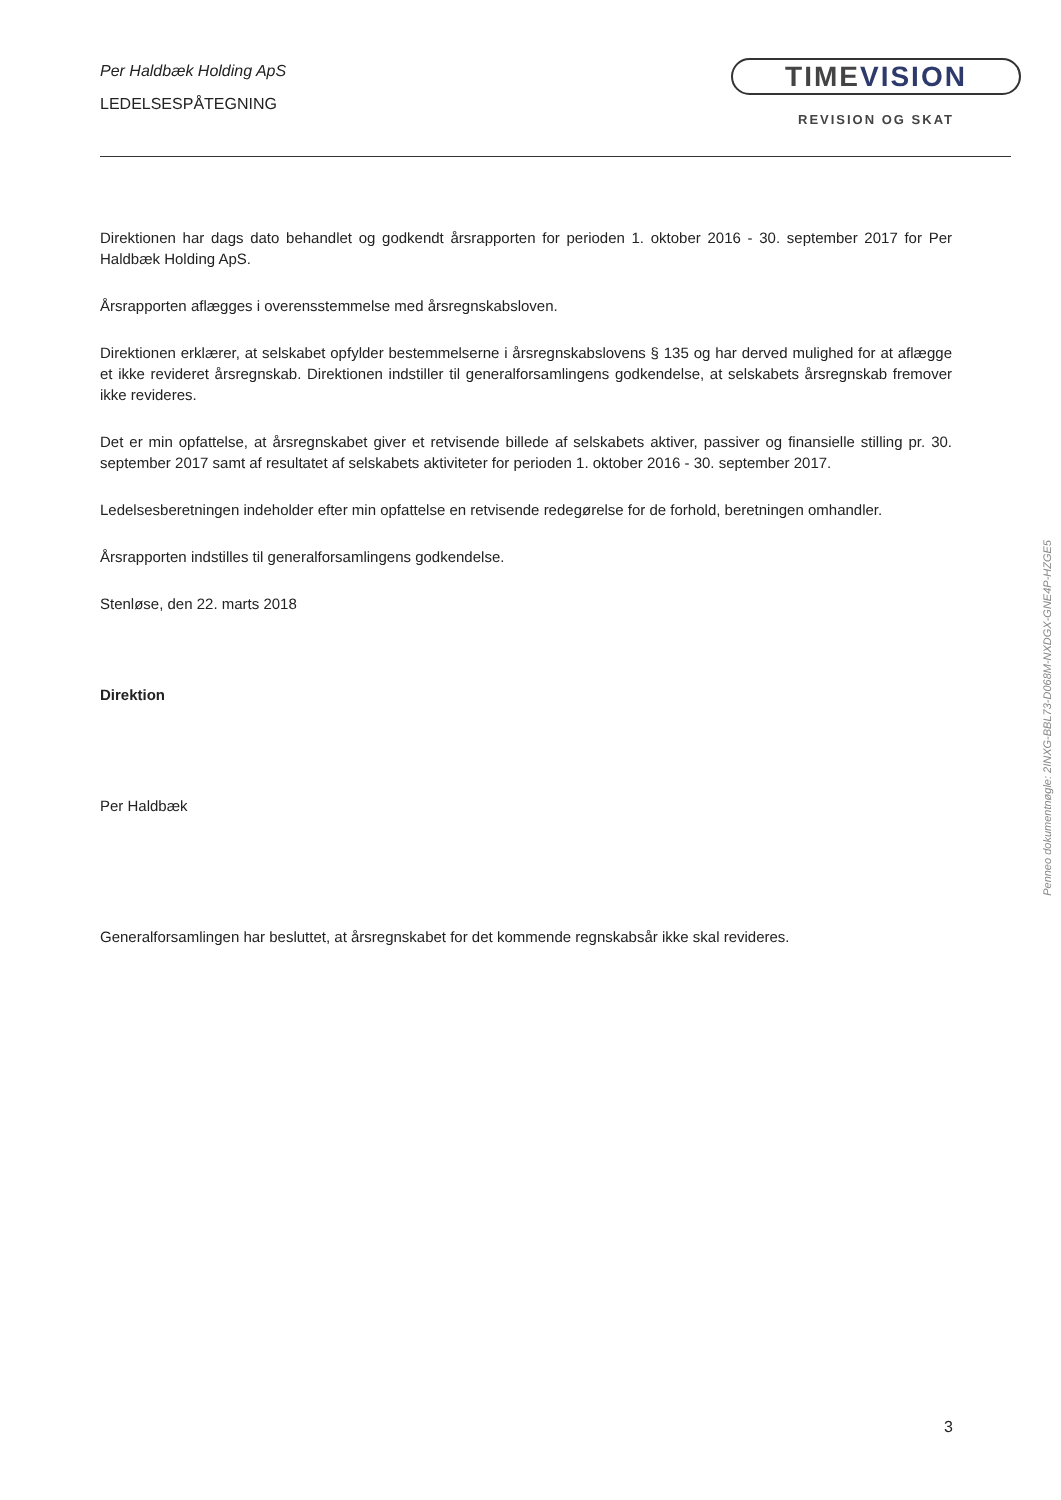Per Haldbæk Holding ApS
LEDELSESPÅTEGNING
TIMEVISION
REVISION OG SKAT
Direktionen har dags dato behandlet og godkendt årsrapporten for perioden 1. oktober 2016 - 30. september 2017 for Per Haldbæk Holding ApS.
Årsrapporten aflægges i overensstemmelse med årsregnskabsloven.
Direktionen erklærer, at selskabet opfylder bestemmelserne i årsregnskabslovens § 135 og har derved mulighed for at aflægge et ikke revideret årsregnskab. Direktionen indstiller til generalforsamlingens godkendelse, at selskabets årsregnskab fremover ikke revideres.
Det er min opfattelse, at årsregnskabet giver et retvisende billede af selskabets aktiver, passiver og finansielle stilling pr. 30. september 2017 samt af resultatet af selskabets aktiviteter for perioden 1. oktober 2016 - 30. september 2017.
Ledelsesberetningen indeholder efter min opfattelse en retvisende redegørelse for de forhold, beretningen omhandler.
Årsrapporten indstilles til generalforsamlingens godkendelse.
Stenløse, den 22. marts 2018
Direktion
Per Haldbæk
Generalforsamlingen har besluttet, at årsregnskabet for det kommende regnskabsår ikke skal revideres.
Penneo dokumentnøgle: 2INXG-BBL73-D068M-NXDGX-GNE4P-HZGE5
3